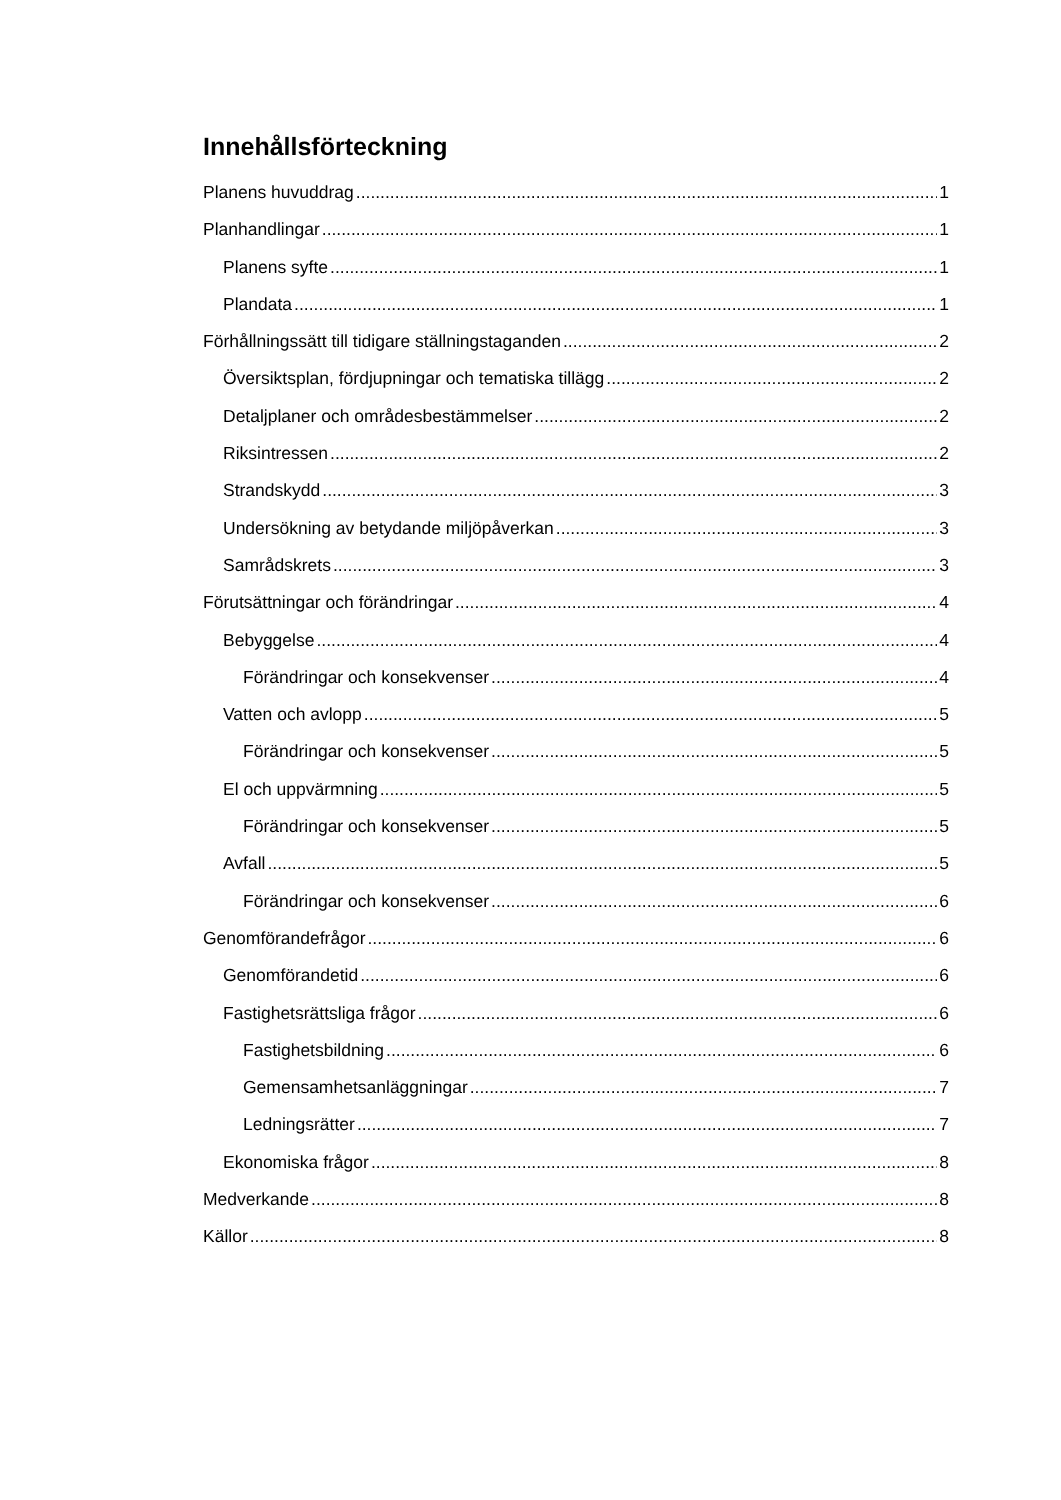Innehållsförteckning
Planens huvuddrag 1
Planhandlingar 1
Planens syfte 1
Plandata 1
Förhållningssätt till tidigare ställningstaganden 2
Översiktsplan, fördjupningar och tematiska tillägg 2
Detaljplaner och områdesbestämmelser 2
Riksintressen 2
Strandskydd 3
Undersökning av betydande miljöpåverkan 3
Samrådskrets 3
Förutsättningar och förändringar 4
Bebyggelse 4
Förändringar och konsekvenser 4
Vatten och avlopp 5
Förändringar och konsekvenser 5
El och uppvärmning 5
Förändringar och konsekvenser 5
Avfall 5
Förändringar och konsekvenser 6
Genomförandefrågor 6
Genomförandetid 6
Fastighetsrättsliga frågor 6
Fastighetsbildning 6
Gemensamhetsanläggningar 7
Ledningsrätter 7
Ekonomiska frågor 8
Medverkande 8
Källor 8